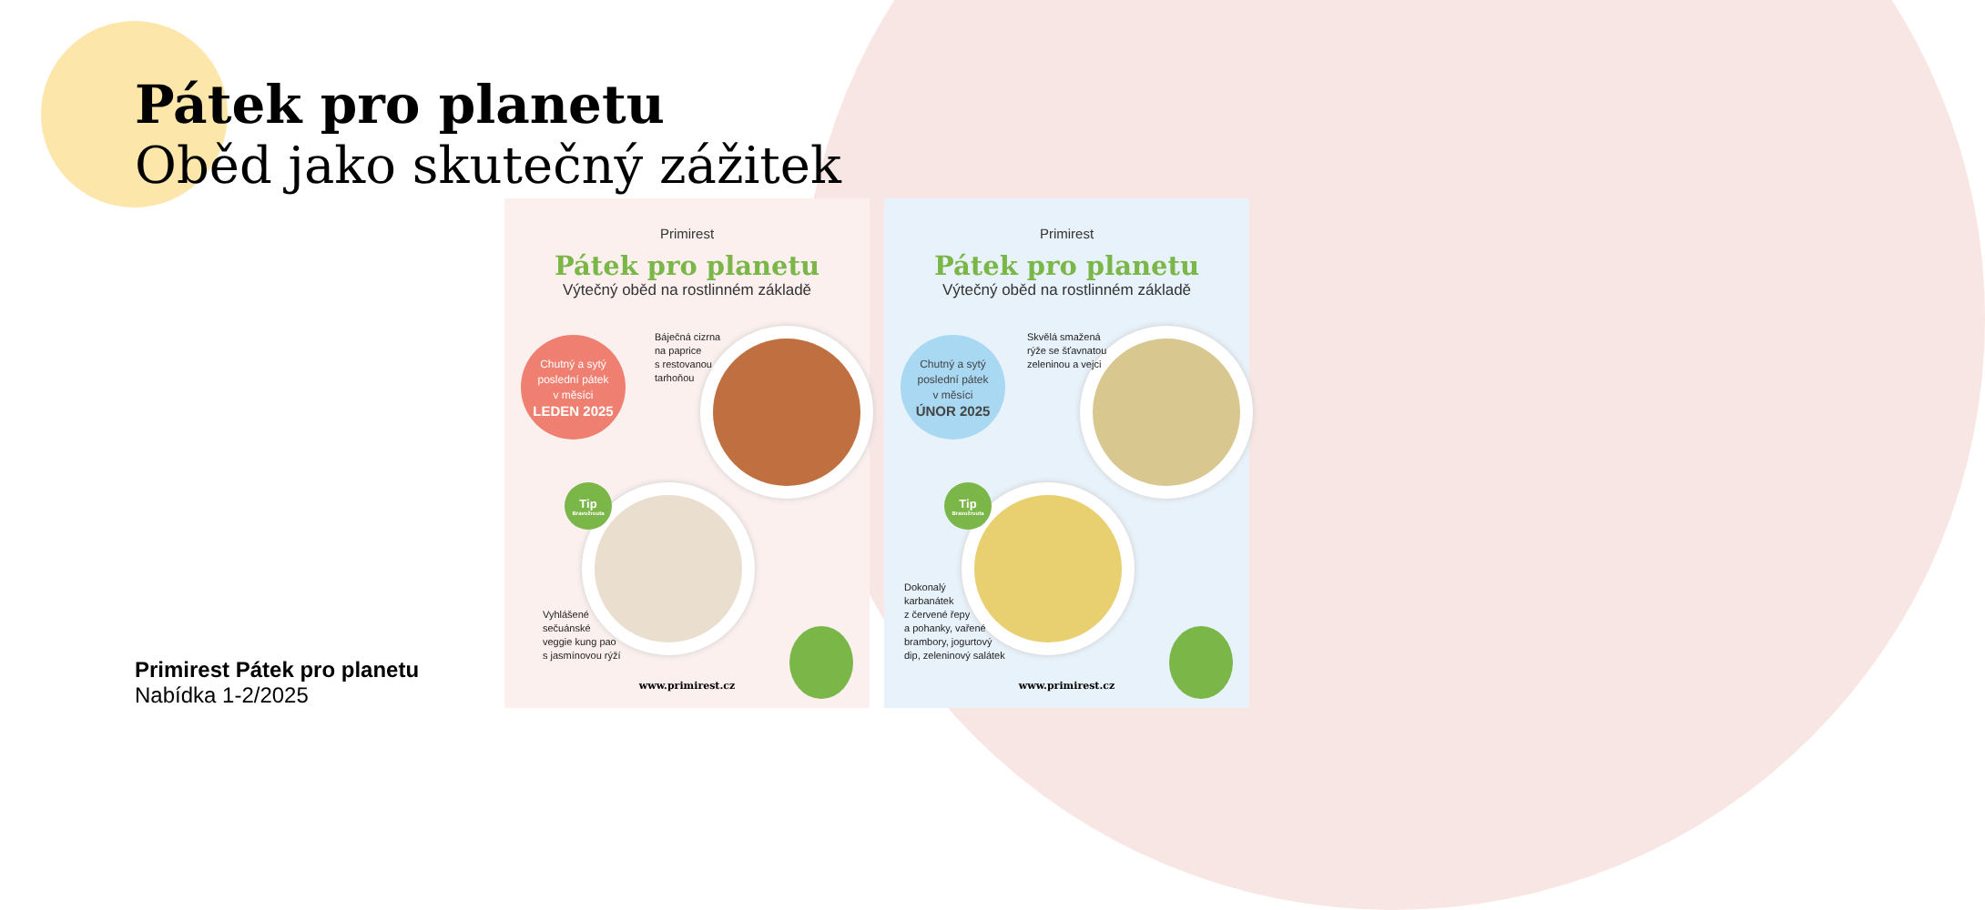Pátek pro planetu
Oběd jako skutečný zážitek
Primirest Pátek pro planetu
Nabídka 1-2/2025
Primirest
Pátek pro planetu
Výtečný oběd na rostlinném základě
Chutný a sytý
poslední pátek
v měsíci
LEDEN 2025
Báječná cizrna
na paprice
s restovanou
tarhoňou
Tip
Bravožrouta
Vyhlášené
sečuánské
veggie kung pao
s jasmínovou rýží
www.primirest.cz
Primirest
Pátek pro planetu
Výtečný oběd na rostlinném základě
Chutný a sytý
poslední pátek
v měsíci
ÚNOR 2025
Skvělá smažená
rýže se šťavnatou
zeleninou a vejci
Tip
Bravožrouta
Dokonalý
karbanátek
z červené řepy
a pohanky, vařené
brambory, jogurtový
dip, zeleninový salátek
www.primirest.cz